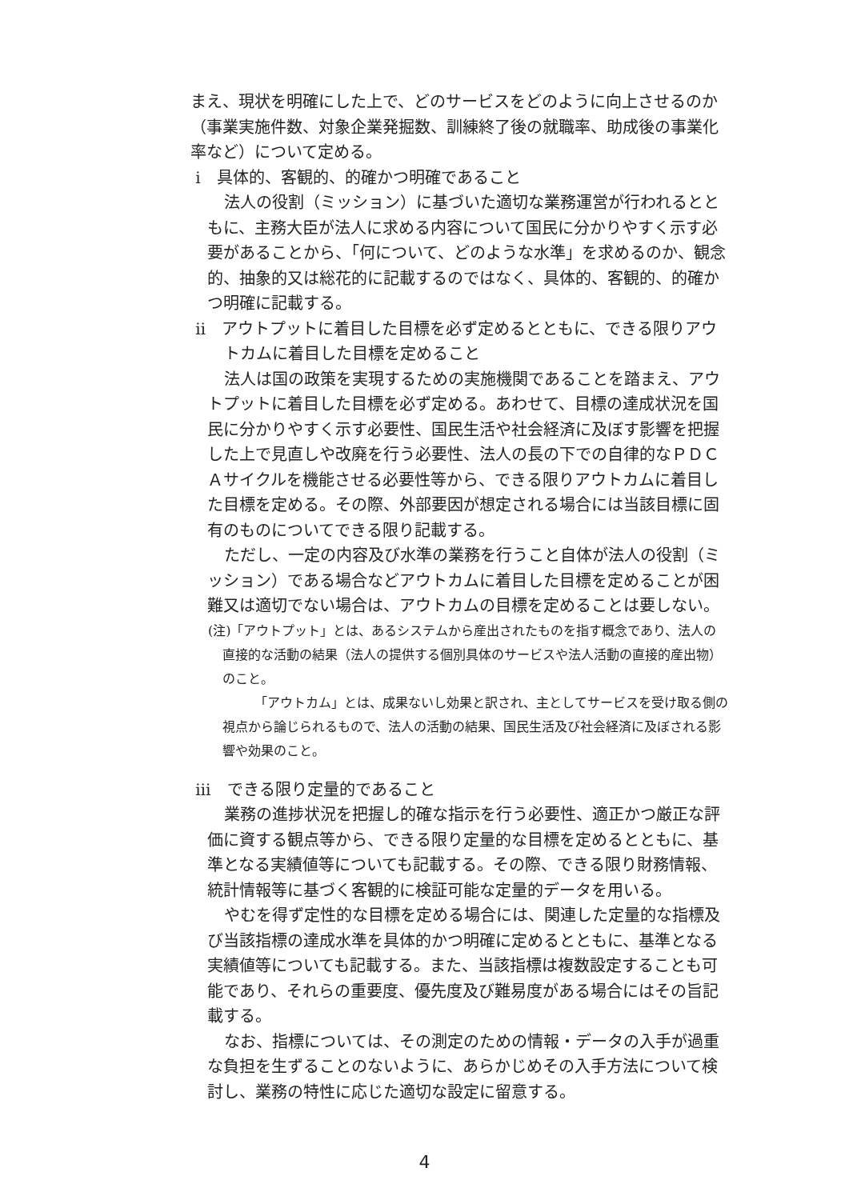まえ、現状を明確にした上で、どのサービスをどのように向上させるのか（事業実施件数、対象企業発掘数、訓練終了後の就職率、助成後の事業化率など）について定める。
ⅰ　具体的、客観的、的確かつ明確であること
法人の役割（ミッション）に基づいた適切な業務運営が行われるとともに、主務大臣が法人に求める内容について国民に分かりやすく示す必要があることから、「何について、どのような水準」を求めるのか、観念的、抽象的又は総花的に記載するのではなく、具体的、客観的、的確かつ明確に記載する。
ⅱ　アウトプットに着目した目標を必ず定めるとともに、できる限りアウトカムに着目した目標を定めること
法人は国の政策を実現するための実施機関であることを踏まえ、アウトプットに着目した目標を必ず定める。あわせて、目標の達成状況を国民に分かりやすく示す必要性、国民生活や社会経済に及ぼす影響を把握した上で見直しや改廃を行う必要性、法人の長の下での自律的なＰＤＣＡサイクルを機能させる必要性等から、できる限りアウトカムに着目した目標を定める。その際、外部要因が想定される場合には当該目標に固有のものについてできる限り記載する。
ただし、一定の内容及び水準の業務を行うこと自体が法人の役割（ミッション）である場合などアウトカムに着目した目標を定めることが困難又は適切でない場合は、アウトカムの目標を定めることは要しない。
(注)「アウトプット」とは、あるシステムから産出されたものを指す概念であり、法人の直接的な活動の結果（法人の提供する個別具体のサービスや法人活動の直接的産出物）のこと。
「アウトカム」とは、成果ないし効果と訳され、主としてサービスを受け取る側の視点から論じられるもので、法人の活動の結果、国民生活及び社会経済に及ぼされる影響や効果のこと。
ⅲ　できる限り定量的であること
業務の進捗状況を把握し的確な指示を行う必要性、適正かつ厳正な評価に資する観点等から、できる限り定量的な目標を定めるとともに、基準となる実績値等についても記載する。その際、できる限り財務情報、統計情報等に基づく客観的に検証可能な定量的データを用いる。
やむを得ず定性的な目標を定める場合には、関連した定量的な指標及び当該指標の達成水準を具体的かつ明確に定めるとともに、基準となる実績値等についても記載する。また、当該指標は複数設定することも可能であり、それらの重要度、優先度及び難易度がある場合にはその旨記載する。
なお、指標については、その測定のための情報・データの入手が過重な負担を生ずることのないように、あらかじめその入手方法について検討し、業務の特性に応じた適切な設定に留意する。
4